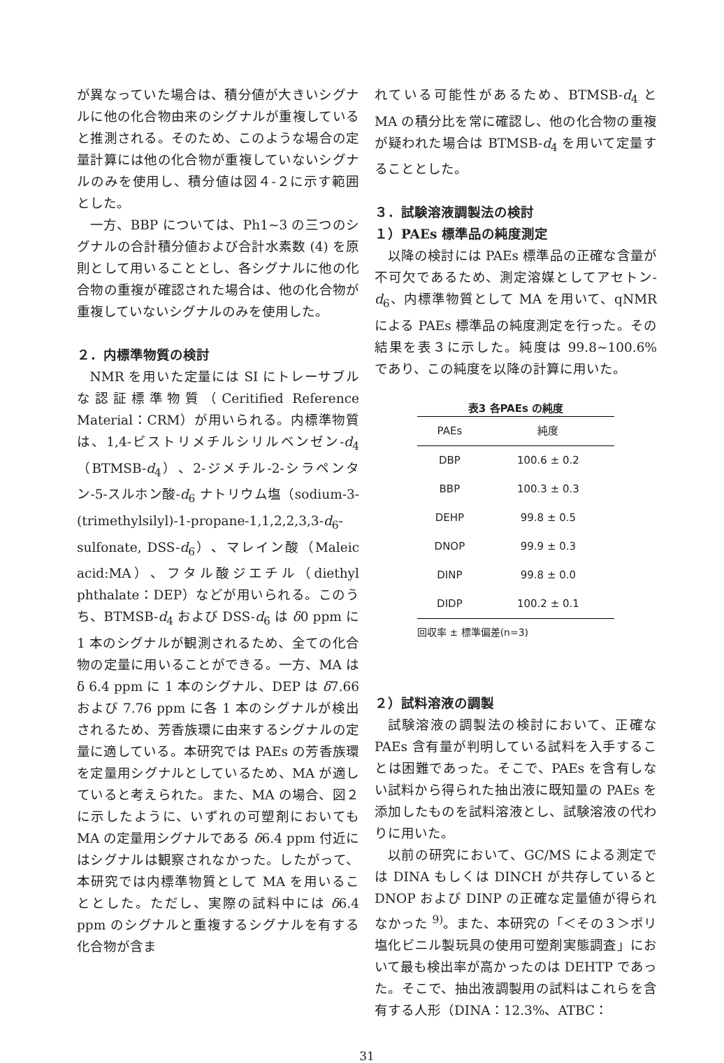が異なっていた場合は、積分値が大きいシグナルに他の化合物由来のシグナルが重複していると推測される。そのため、このような場合の定量計算には他の化合物が重複していないシグナルのみを使用し、積分値は図４-２に示す範囲とした。
一方、BBP については、Ph1~3 の三つのシグナルの合計積分値および合計水素数 (4) を原則として用いることとし、各シグナルに他の化合物の重複が確認された場合は、他の化合物が重複していないシグナルのみを使用した。
２．内標準物質の検討
NMR を用いた定量には SI にトレーサブルな認証標準物質（Ceritified Reference Material：CRM）が用いられる。内標準物質は、1,4-ビストリメチルシリルベンゼン-d<sub>4</sub>（BTMSB-d<sub>4</sub>）、2-ジメチル-2-シラペンタン-5-スルホン酸-d<sub>6</sub> ナトリウム塩（sodium-3-(trimethylsilyl)-1-propane-1,1,2,2,3,3-d<sub>6</sub>-sulfonate, DSS-d<sub>6</sub>）、マレイン酸（Maleic acid:MA）、フタル酸ジエチル（diethyl phthalate：DEP）などが用いられる。このうち、BTMSB-d<sub>4</sub> および DSS-d<sub>6</sub> は δ0 ppm に 1 本のシグナルが観測されるため、全ての化合物の定量に用いることができる。一方、MA は δ 6.4 ppm に 1 本のシグナル、DEP は δ7.66 および 7.76 ppm に各 1 本のシグナルが検出されるため、芳香族環に由来するシグナルの定量に適している。本研究では PAEs の芳香族環を定量用シグナルとしているため、MA が適していると考えられた。また、MA の場合、図２に示したように、いずれの可塑剤においても MA の定量用シグナルである δ6.4 ppm 付近にはシグナルは観察されなかった。したがって、本研究では内標準物質として MA を用いることとした。ただし、実際の試料中には δ6.4 ppm のシグナルと重複するシグナルを有する化合物が含ま
れている可能性があるため、BTMSB-d<sub>4</sub> と MA の積分比を常に確認し、他の化合物の重複が疑われた場合は BTMSB-d<sub>4</sub> を用いて定量することとした。
３．試験溶液調製法の検討
１）PAEs 標準品の純度測定
以降の検討には PAEs 標準品の正確な含量が不可欠であるため、測定溶媒としてアセトン-d<sub>6</sub>、内標準物質として MA を用いて、qNMR による PAEs 標準品の純度測定を行った。その結果を表３に示した。純度は 99.8~100.6% であり、この純度を以降の計算に用いた。
表3 各PAEs の純度
| PAEs | 純度 |
| --- | --- |
| DBP | 100.6 ± 0.2 |
| BBP | 100.3 ± 0.3 |
| DEHP | 99.8 ± 0.5 |
| DNOP | 99.9 ± 0.3 |
| DINP | 99.8 ± 0.0 |
| DIDP | 100.2 ± 0.1 |
回収率 ± 標準偏差(n=3)
２）試料溶液の調製
試験溶液の調製法の検討において、正確な PAEs 含有量が判明している試料を入手することは困難であった。そこで、PAEs を含有しない試料から得られた抽出液に既知量の PAEs を添加したものを試料溶液とし、試験溶液の代わりに用いた。
以前の研究において、GC/MS による測定では DINA もしくは DINCH が共存していると DNOP および DINP の正確な定量値が得られなかった <sup>9)</sup>。また、本研究の「＜その３＞ポリ塩化ビニル製玩具の使用可塑剤実態調査」において最も検出率が高かったのは DEHTP であった。そこで、抽出液調製用の試料はこれらを含有する人形（DINA：12.3%、ATBC：
31